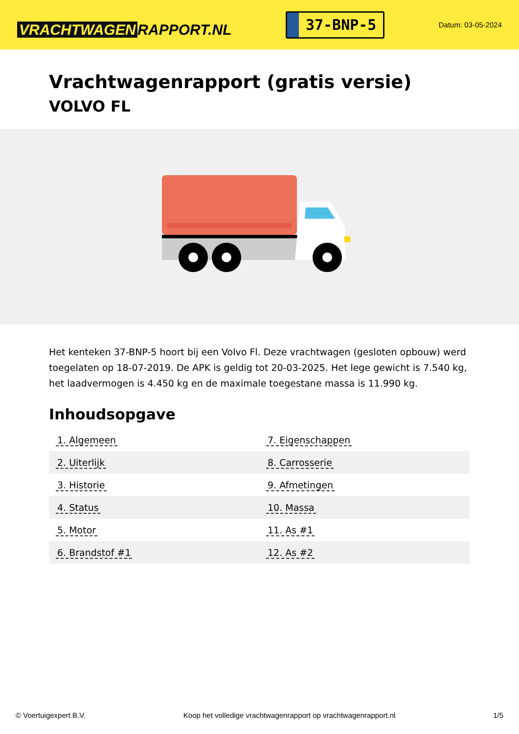VRACHTWAGEN RAPPORT.NL
37-BNP-5
Datum: 03-05-2024
Vrachtwagenrapport (gratis versie)
VOLVO FL
Het kenteken 37-BNP-5 hoort bij een Volvo Fl. Deze vrachtwagen (gesloten opbouw) werd toegelaten op 18-07-2019. De APK is geldig tot 20-03-2025. Het lege gewicht is 7.540 kg, het laadvermogen is 4.450 kg en de maximale toegestane massa is 11.990 kg.
Inhoudsopgave
| 1. Algemeen | 7. Eigenschappen |
| 2. Uiterlijk | 8. Carrosserie |
| 3. Historie | 9. Afmetingen |
| 4. Status | 10. Massa |
| 5. Motor | 11. As #1 |
| 6. Brandstof #1 | 12. As #2 |
© Voertuigexpert B.V. Koop het volledige vrachtwagenrapport op vrachtwagenrapport.nl
1/5